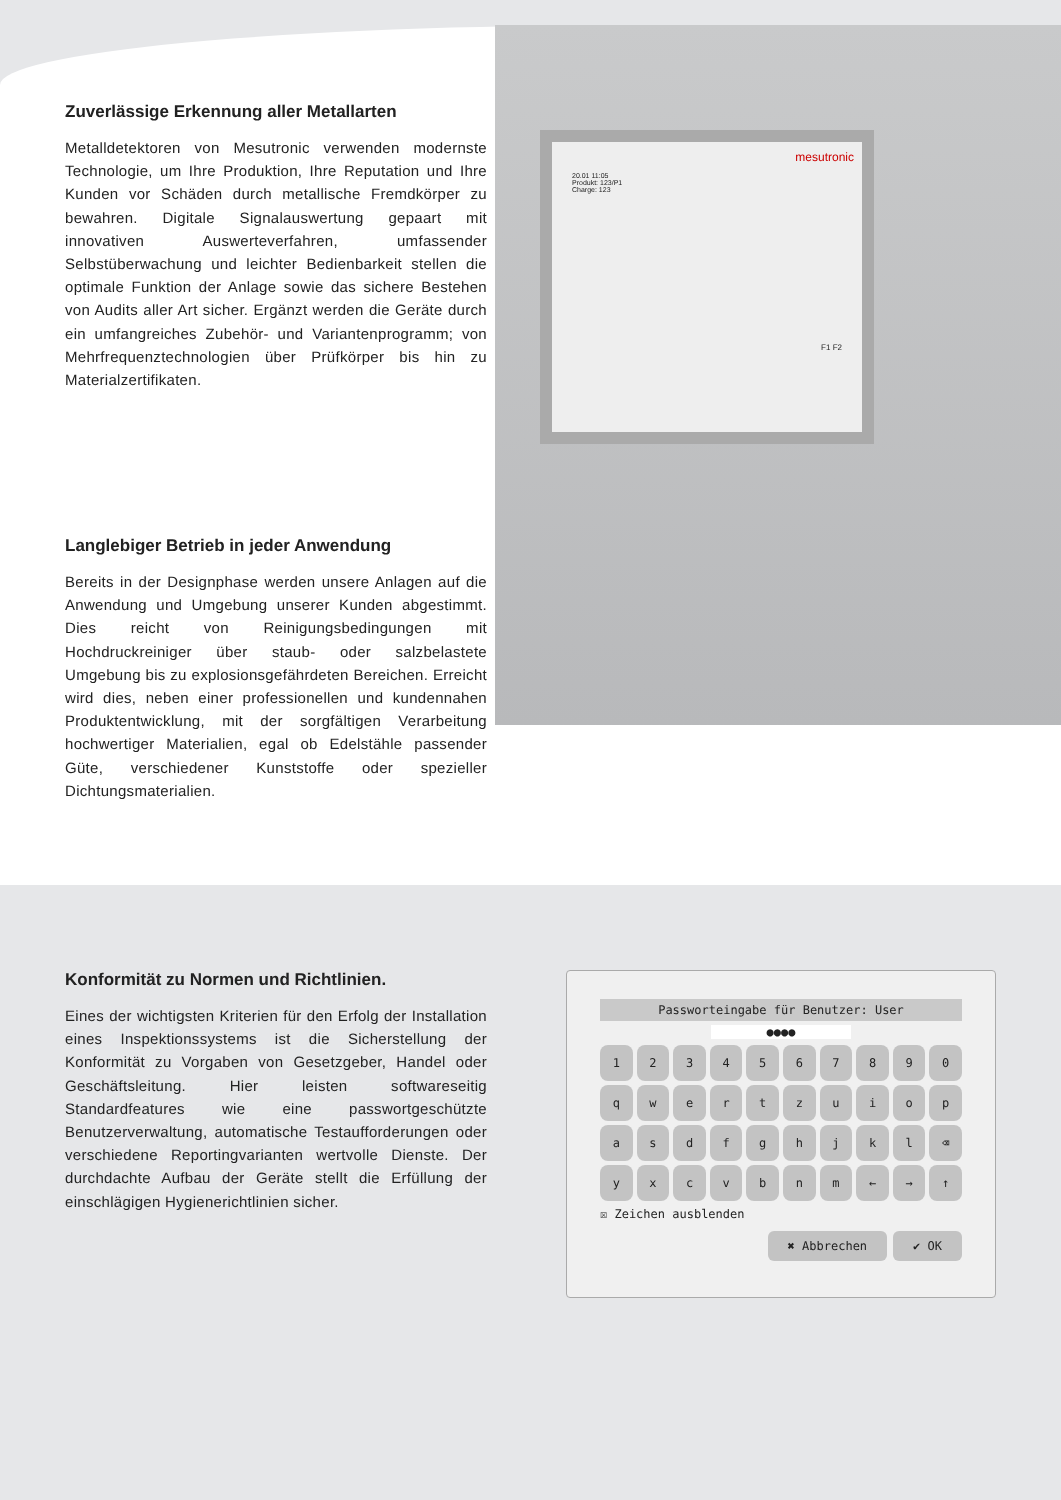mesutronic
20.01 11:05
Produkt: 123/P1
Charge: 123
F1 F2
Zuverlässige Erkennung aller Metallarten
Metalldetektoren von Mesutronic verwenden modernste Technologie, um Ihre Produktion, Ihre Reputation und Ihre Kunden vor Schäden durch metallische Fremdkörper zu bewahren. Digitale Signalauswertung gepaart mit innovativen Auswerteverfahren, umfassender Selbstüberwachung und leichter Bedienbarkeit stellen die optimale Funktion der Anlage sowie das sichere Bestehen von Audits aller Art sicher. Ergänzt werden die Geräte durch ein umfangreiches Zubehör- und Variantenprogramm; von Mehrfrequenztechnologien über Prüfkörper bis hin zu Materialzertifikaten.
Langlebiger Betrieb in jeder Anwendung
Bereits in der Designphase werden unsere Anlagen auf die Anwendung und Umgebung unserer Kunden abgestimmt. Dies reicht von Reinigungsbedingungen mit Hochdruckreiniger über staub- oder salzbelastete Umgebung bis zu explosionsgefährdeten Bereichen. Erreicht wird dies, neben einer professionellen und kundennahen Produktentwicklung, mit der sorgfältigen Verarbeitung hochwertiger Materialien, egal ob Edelstähle passender Güte, verschiedener Kunststoffe oder spezieller Dichtungsmaterialien.
Konformität zu Normen und Richtlinien.
Eines der wichtigsten Kriterien für den Erfolg der Installation eines Inspektionssystems ist die Sicherstellung der Konformität zu Vorgaben von Gesetzgeber, Handel oder Geschäftsleitung. Hier leisten softwareseitig Standardfeatures wie eine passwortgeschützte Benutzerverwaltung, automatische Testaufforderungen oder verschiedene Reportingvarianten wertvolle Dienste. Der durchdachte Aufbau der Geräte stellt die Erfüllung der einschlägigen Hygienerichtlinien sicher.
Passworteingabe für Benutzer: User
●●●●
1234567890 qwertzuiopasdfghjkl ⌫ yxcvbnm ← → ↑
☒ Zeichen ausblenden
✖ Abbrechen ✔ OK